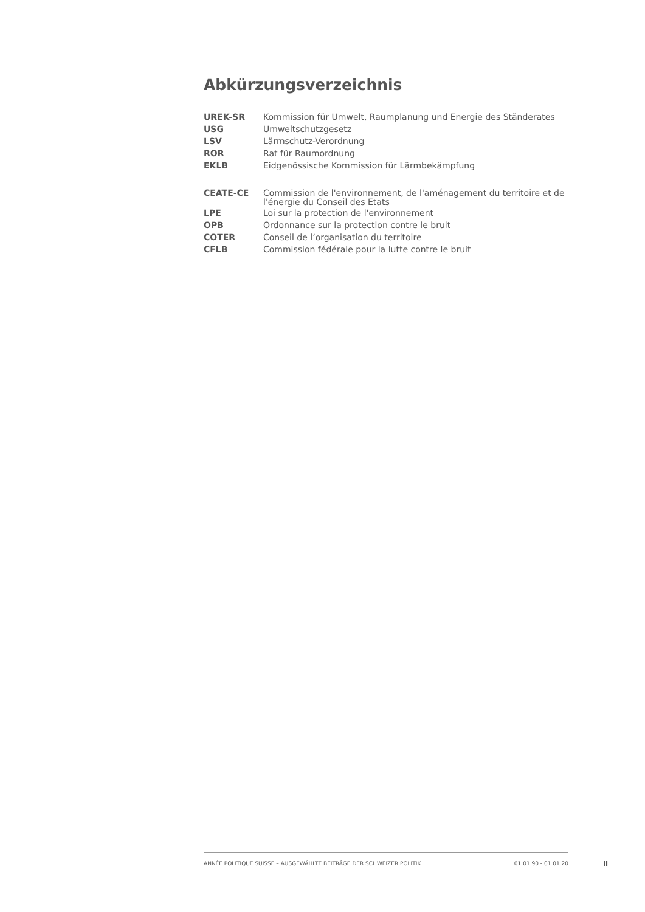Abkürzungsverzeichnis
| UREK-SR | Kommission für Umwelt, Raumplanung und Energie des Ständerates |
| USG | Umweltschutzgesetz |
| LSV | Lärmschutz-Verordnung |
| ROR | Rat für Raumordnung |
| EKLB | Eidgenössische Kommission für Lärmbekämpfung |
| CEATE-CE | Commission de l'environnement, de l'aménagement du territoire et de l'énergie du Conseil des Etats |
| LPE | Loi sur la protection de l'environnement |
| OPB | Ordonnance sur la protection contre le bruit |
| COTER | Conseil de l’organisation du territoire |
| CFLB | Commission fédérale pour la lutte contre le bruit |
ANNÉE POLITIQUE SUISSE – AUSGEWÄHLTE BEITRÄGE DER SCHWEIZER POLITIK 01.01.90 - 01.01.20
II